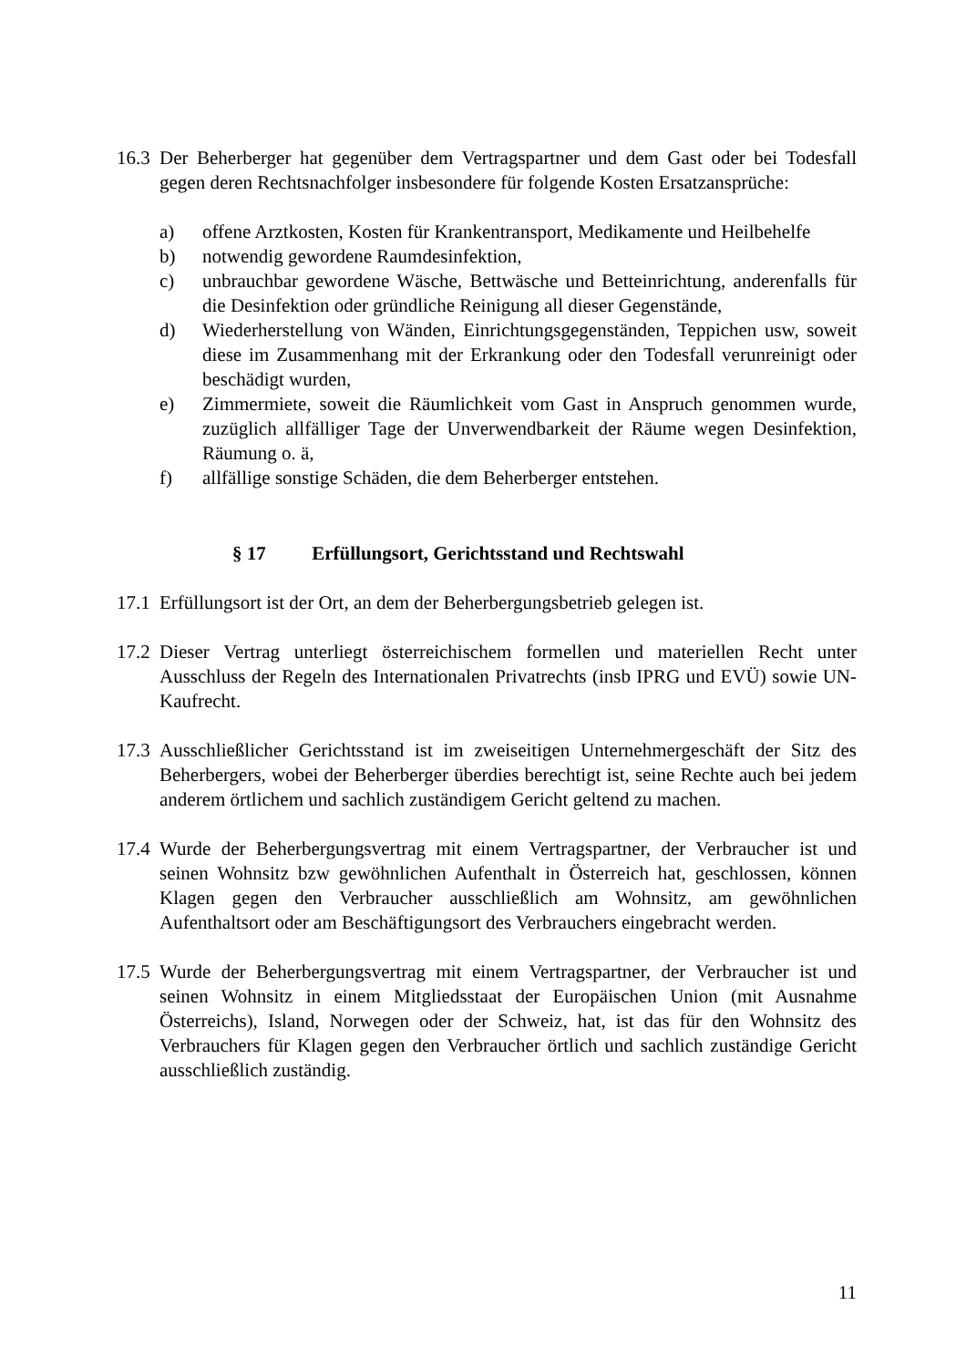16.3
Der Beherberger hat gegenüber dem Vertragspartner und dem Gast oder bei Todesfall gegen deren Rechtsnachfolger insbesondere für folgende Kosten Ersatzansprüche:
a) offene Arztkosten, Kosten für Krankentransport, Medikamente und Heilbehelfe
b) notwendig gewordene Raumdesinfektion,
c) unbrauchbar gewordene Wäsche, Bettwäsche und Betteinrichtung, anderenfalls für die Desinfektion oder gründliche Reinigung all dieser Gegenstände,
d) Wiederherstellung von Wänden, Einrichtungsgegenständen, Teppichen usw, soweit diese im Zusammenhang mit der Erkrankung oder den Todesfall verunreinigt oder beschädigt wurden,
e) Zimmermiete, soweit die Räumlichkeit vom Gast in Anspruch genommen wurde, zuzüglich allfälliger Tage der Unverwendbarkeit der Räume wegen Desinfektion, Räumung o. ä,
f) allfällige sonstige Schäden, die dem Beherberger entstehen.
§ 17 Erfüllungsort, Gerichtsstand und Rechtswahl
17.1
Erfüllungsort ist der Ort, an dem der Beherbergungsbetrieb gelegen ist.
17.2
Dieser Vertrag unterliegt österreichischem formellen und materiellen Recht unter Ausschluss der Regeln des Internationalen Privatrechts (insb IPRG und EVÜ) sowie UN-Kaufrecht.
17.3
Ausschließlicher Gerichtsstand ist im zweiseitigen Unternehmergeschäft der Sitz des Beherbergers, wobei der Beherberger überdies berechtigt ist, seine Rechte auch bei jedem anderem örtlichem und sachlich zuständigem Gericht geltend zu machen.
17.4
Wurde der Beherbergungsvertrag mit einem Vertragspartner, der Verbraucher ist und seinen Wohnsitz bzw gewöhnlichen Aufenthalt in Österreich hat, geschlossen, können Klagen gegen den Verbraucher ausschließlich am Wohnsitz, am gewöhnlichen Aufenthaltsort oder am Beschäftigungsort des Verbrauchers eingebracht werden.
17.5
Wurde der Beherbergungsvertrag mit einem Vertragspartner, der Verbraucher ist und seinen Wohnsitz in einem Mitgliedsstaat der Europäischen Union (mit Ausnahme Österreichs), Island, Norwegen oder der Schweiz, hat, ist das für den Wohnsitz des Verbrauchers für Klagen gegen den Verbraucher örtlich und sachlich zuständige Gericht ausschließlich zuständig.
11